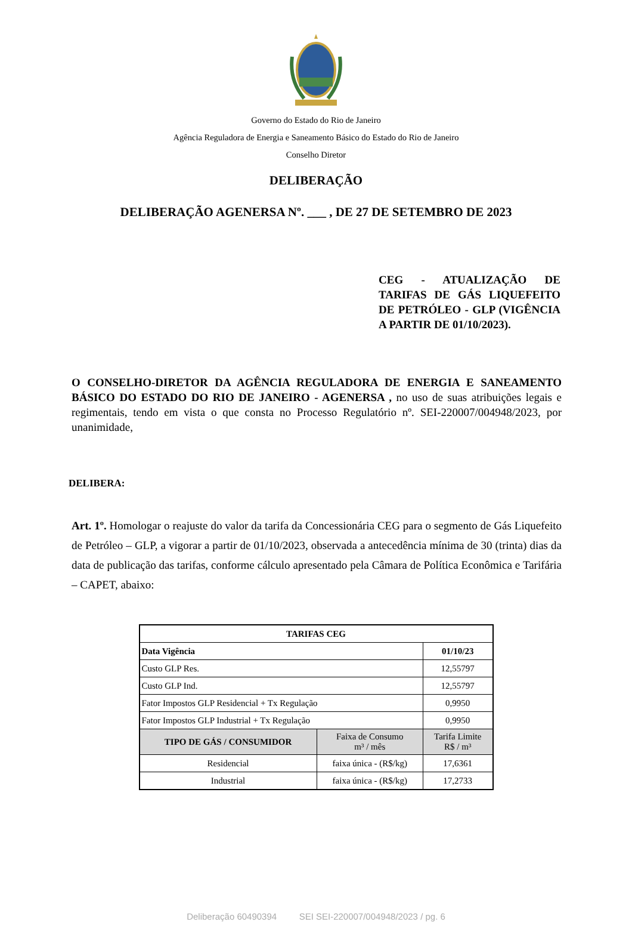Governo do Estado do Rio de Janeiro
Agência Reguladora de Energia e Saneamento Básico do Estado do Rio de Janeiro
Conselho Diretor
DELIBERAÇÃO
DELIBERAÇÃO AGENERSA Nº. ___ , DE 27 DE SETEMBRO DE 2023
CEG - ATUALIZAÇÃO DE TARIFAS DE GÁS LIQUEFEITO DE PETRÓLEO - GLP (VIGÊNCIA A PARTIR DE 01/10/2023).
O CONSELHO-DIRETOR DA AGÊNCIA REGULADORA DE ENERGIA E SANEAMENTO BÁSICO DO ESTADO DO RIO DE JANEIRO - AGENERSA , no uso de suas atribuições legais e regimentais, tendo em vista o que consta no Processo Regulatório nº. SEI-220007/004948/2023, por unanimidade,
DELIBERA:
Art. 1º. Homologar o reajuste do valor da tarifa da Concessionária CEG para o segmento de Gás Liquefeito de Petróleo – GLP, a vigorar a partir de 01/10/2023, observada a antecedência mínima de 30 (trinta) dias da data de publicação das tarifas, conforme cálculo apresentado pela Câmara de Política Econômica e Tarifária – CAPET, abaixo:
| TARIFAS CEG | | |
| --- | --- | --- |
| Data Vigência | | 01/10/23 |
| Custo GLP Res. | | 12,55797 |
| Custo GLP Ind. | | 12,55797 |
| Fator Impostos GLP Residencial + Tx Regulação | | 0,9950 |
| Fator Impostos GLP Industrial + Tx Regulação | | 0,9950 |
| TIPO DE GÁS / CONSUMIDOR | Faixa de Consumo m³ / mês | Tarifa Limite R$ / m³ |
| Residencial | faixa única - (R$/kg) | 17,6361 |
| Industrial | faixa única - (R$/kg) | 17,2733 |
Deliberação 60490394 SEI SEI-220007/004948/2023 / pg. 6